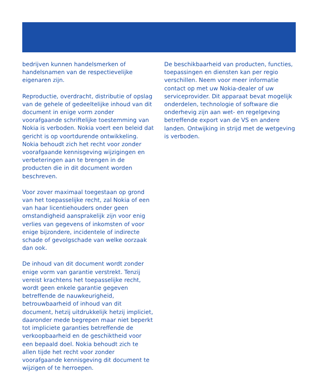bedrijven kunnen handelsmerken of handelsnamen van de respectievelijke eigenaren zijn.
Reproductie, overdracht, distributie of opslag van de gehele of gedeeltelijke inhoud van dit document in enige vorm zonder voorafgaande schriftelijke toestemming van Nokia is verboden. Nokia voert een beleid dat gericht is op voortdurende ontwikkeling. Nokia behoudt zich het recht voor zonder voorafgaande kennisgeving wijzigingen en verbeteringen aan te brengen in de producten die in dit document worden beschreven.
Voor zover maximaal toegestaan op grond van het toepasselijke recht, zal Nokia of een van haar licentiehouders onder geen omstandigheid aansprakelijk zijn voor enig verlies van gegevens of inkomsten of voor enige bijzondere, incidentele of indirecte schade of gevolgschade van welke oorzaak dan ook.
De inhoud van dit document wordt zonder enige vorm van garantie verstrekt. Tenzij vereist krachtens het toepasselijke recht, wordt geen enkele garantie gegeven betreffende de nauwkeurigheid, betrouwbaarheid of inhoud van dit document, hetzij uitdrukkelijk hetzij impliciet, daaronder mede begrepen maar niet beperkt tot impliciete garanties betreffende de verkoopbaarheid en de geschiktheid voor een bepaald doel. Nokia behoudt zich te allen tijde het recht voor zonder voorafgaande kennisgeving dit document te wijzigen of te herroepen.
De beschikbaarheid van producten, functies, toepassingen en diensten kan per regio verschillen. Neem voor meer informatie contact op met uw Nokia-dealer of uw serviceprovider. Dit apparaat bevat mogelijk onderdelen, technologie of software die onderhevig zijn aan wet- en regelgeving betreffende export van de VS en andere landen. Ontwijking in strijd met de wetgeving is verboden.